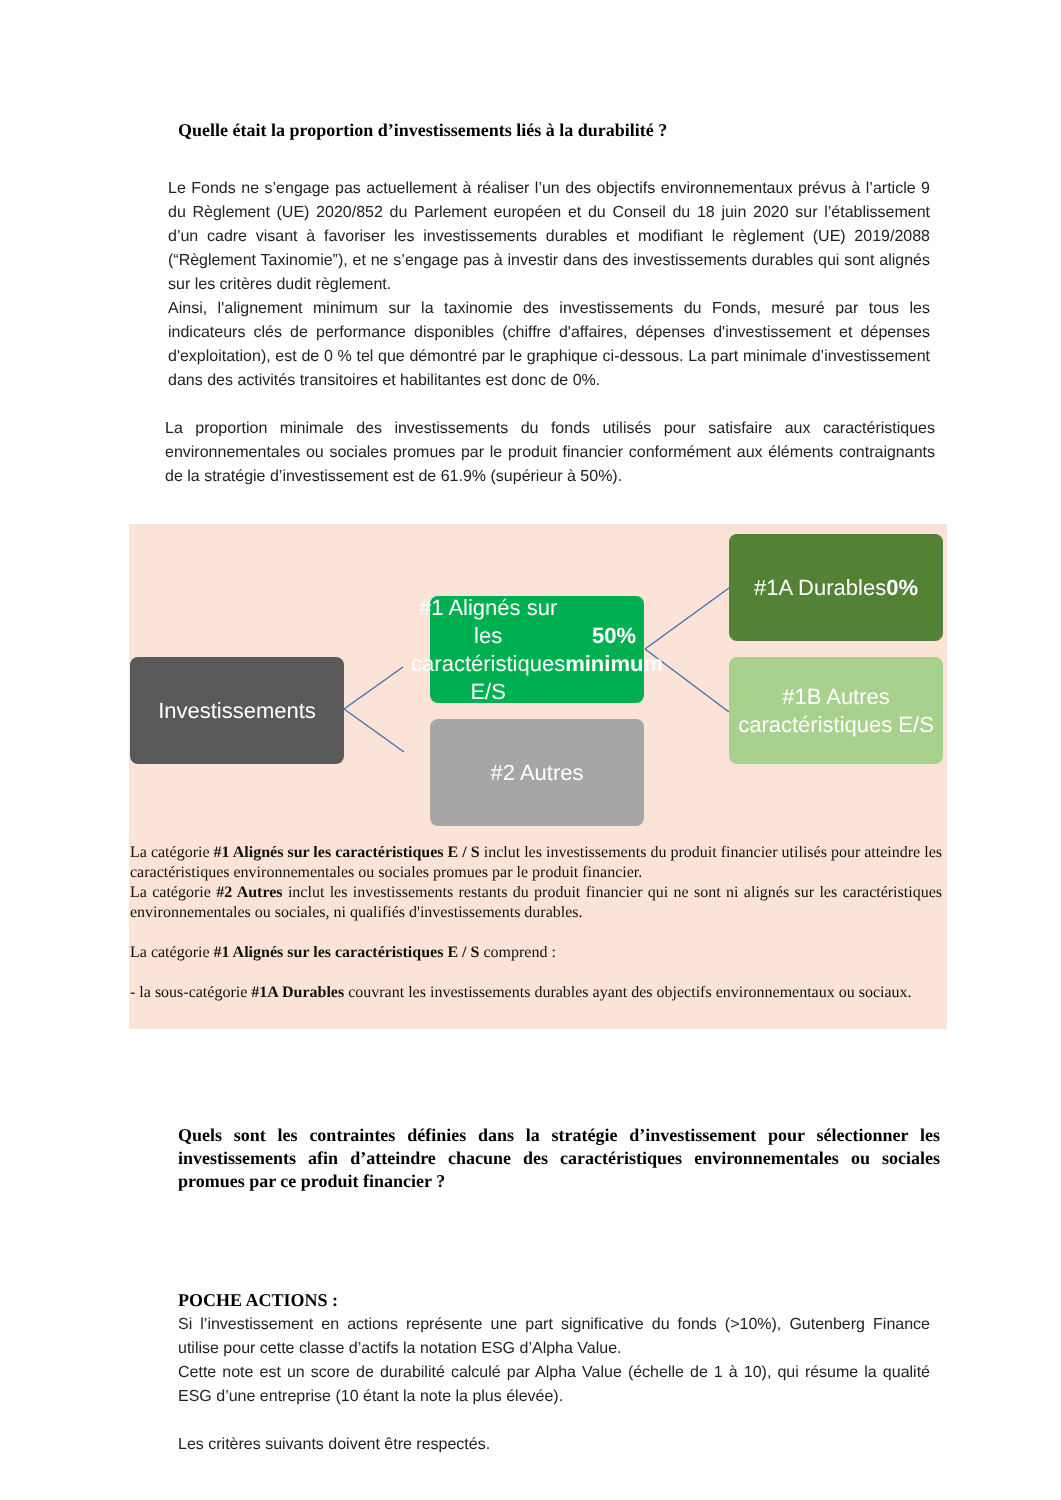Quelle était la proportion d’investissements liés à la durabilité ?
Le Fonds ne s’engage pas actuellement à réaliser l’un des objectifs environnementaux prévus à l’article 9 du Règlement (UE) 2020/852 du Parlement européen et du Conseil du 18 juin 2020 sur l’établissement d’un cadre visant à favoriser les investissements durables et modifiant le règlement (UE) 2019/2088 (“Règlement Taxinomie”), et ne s’engage pas à investir dans des investissements durables qui sont alignés sur les critères dudit règlement.
Ainsi, l'alignement minimum sur la taxinomie des investissements du Fonds, mesuré par tous les indicateurs clés de performance disponibles (chiffre d'affaires, dépenses d'investissement et dépenses d'exploitation), est de 0 % tel que démontré par le graphique ci-dessous. La part minimale d’investissement dans des activités transitoires et habilitantes est donc de 0%.
La proportion minimale des investissements du fonds utilisés pour satisfaire aux caractéristiques environnementales ou sociales promues par le produit financier conformément aux éléments contraignants de la stratégie d’investissement est de 61.9% (supérieur à 50%).
Investissements
#1 Alignés sur les caractéristiques E/S
50% minimum
#2 Autres
#1A Durables
0%
#1B Autres caractéristiques E/S
La catégorie #1 Alignés sur les caractéristiques E / S inclut les investissements du produit financier utilisés pour atteindre les caractéristiques environnementales ou sociales promues par le produit financier.
La catégorie #2 Autres inclut les investissements restants du produit financier qui ne sont ni alignés sur les caractéristiques environnementales ou sociales, ni qualifiés d'investissements durables.
La catégorie #1 Alignés sur les caractéristiques E / S comprend :
- la sous-catégorie #1A Durables couvrant les investissements durables ayant des objectifs environnementaux ou sociaux.
Quels sont les contraintes définies dans la stratégie d’investissement pour sélectionner les investissements afin d’atteindre chacune des caractéristiques environnementales ou sociales promues par ce produit financier ?
POCHE ACTIONS :
Si l’investissement en actions représente une part significative du fonds (>10%), Gutenberg Finance utilise pour cette classe d’actifs la notation ESG d’Alpha Value.
Cette note est un score de durabilité calculé par Alpha Value (échelle de 1 à 10), qui résume la qualité ESG d’une entreprise (10 étant la note la plus élevée).
Les critères suivants doivent être respectés.